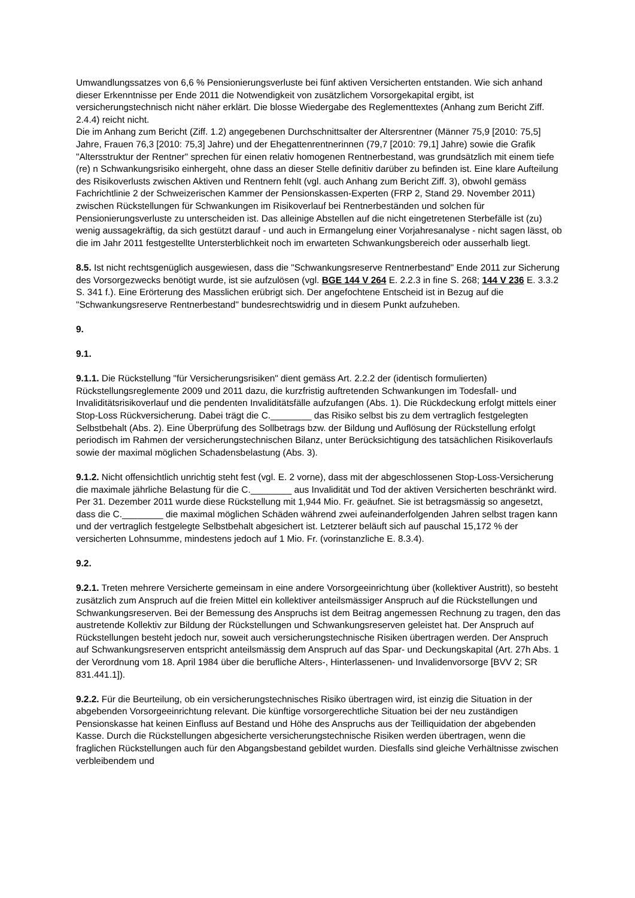Umwandlungssatzes von 6,6 % Pensionierungsverluste bei fünf aktiven Versicherten entstanden. Wie sich anhand dieser Erkenntnisse per Ende 2011 die Notwendigkeit von zusätzlichem Vorsorgekapital ergibt, ist versicherungstechnisch nicht näher erklärt. Die blosse Wiedergabe des Reglementtextes (Anhang zum Bericht Ziff. 2.4.4) reicht nicht.
Die im Anhang zum Bericht (Ziff. 1.2) angegebenen Durchschnittsalter der Altersrentner (Männer 75,9 [2010: 75,5] Jahre, Frauen 76,3 [2010: 75,3] Jahre) und der Ehegattenrentnerinnen (79,7 [2010: 79,1] Jahre) sowie die Grafik "Altersstruktur der Rentner" sprechen für einen relativ homogenen Rentnerbestand, was grundsätzlich mit einem tiefe (re) n Schwankungsrisiko einhergeht, ohne dass an dieser Stelle definitiv darüber zu befinden ist. Eine klare Aufteilung des Risikoverlusts zwischen Aktiven und Rentnern fehlt (vgl. auch Anhang zum Bericht Ziff. 3), obwohl gemäss Fachrichtlinie 2 der Schweizerischen Kammer der Pensionskassen-Experten (FRP 2, Stand 29. November 2011) zwischen Rückstellungen für Schwankungen im Risikoverlauf bei Rentnerbeständen und solchen für Pensionierungsverluste zu unterscheiden ist. Das alleinige Abstellen auf die nicht eingetretenen Sterbefälle ist (zu) wenig aussagekräftig, da sich gestützt darauf - und auch in Ermangelung einer Vorjahresanalyse - nicht sagen lässt, ob die im Jahr 2011 festgestellte Untersterblichkeit noch im erwarteten Schwankungsbereich oder ausserhalb liegt.
8.5. Ist nicht rechtsgenüglich ausgewiesen, dass die "Schwankungsreserve Rentnerbestand" Ende 2011 zur Sicherung des Vorsorgezwecks benötigt wurde, ist sie aufzulösen (vgl. BGE 144 V 264 E. 2.2.3 in fine S. 268; 144 V 236 E. 3.3.2 S. 341 f.). Eine Erörterung des Masslichen erübrigt sich. Der angefochtene Entscheid ist in Bezug auf die "Schwankungsreserve Rentnerbestand" bundesrechtswidrig und in diesem Punkt aufzuheben.
9.
9.1.
9.1.1. Die Rückstellung "für Versicherungsrisiken" dient gemäss Art. 2.2.2 der (identisch formulierten) Rückstellungsreglemente 2009 und 2011 dazu, die kurzfristig auftretenden Schwankungen im Todesfall- und Invaliditätsrisikoverlauf und die pendenten Invaliditätsfälle aufzufangen (Abs. 1). Die Rückdeckung erfolgt mittels einer Stop-Loss Rückversicherung. Dabei trägt die C.________ das Risiko selbst bis zu dem vertraglich festgelegten Selbstbehalt (Abs. 2). Eine Überprüfung des Sollbetrags bzw. der Bildung und Auflösung der Rückstellung erfolgt periodisch im Rahmen der versicherungstechnischen Bilanz, unter Berücksichtigung des tatsächlichen Risikoverlaufs sowie der maximal möglichen Schadensbelastung (Abs. 3).
9.1.2. Nicht offensichtlich unrichtig steht fest (vgl. E. 2 vorne), dass mit der abgeschlossenen Stop-Loss-Versicherung die maximale jährliche Belastung für die C.________ aus Invalidität und Tod der aktiven Versicherten beschränkt wird. Per 31. Dezember 2011 wurde diese Rückstellung mit 1,944 Mio. Fr. geäufnet. Sie ist betragsmässig so angesetzt, dass die C.________ die maximal möglichen Schäden während zwei aufeinanderfolgenden Jahren selbst tragen kann und der vertraglich festgelegte Selbstbehalt abgesichert ist. Letzterer beläuft sich auf pauschal 15,172 % der versicherten Lohnsumme, mindestens jedoch auf 1 Mio. Fr. (vorinstanzliche E. 8.3.4).
9.2.
9.2.1. Treten mehrere Versicherte gemeinsam in eine andere Vorsorgeeinrichtung über (kollektiver Austritt), so besteht zusätzlich zum Anspruch auf die freien Mittel ein kollektiver anteilsmässiger Anspruch auf die Rückstellungen und Schwankungsreserven. Bei der Bemessung des Anspruchs ist dem Beitrag angemessen Rechnung zu tragen, den das austretende Kollektiv zur Bildung der Rückstellungen und Schwankungsreserven geleistet hat. Der Anspruch auf Rückstellungen besteht jedoch nur, soweit auch versicherungstechnische Risiken übertragen werden. Der Anspruch auf Schwankungsreserven entspricht anteilsmässig dem Anspruch auf das Spar- und Deckungskapital (Art. 27h Abs. 1 der Verordnung vom 18. April 1984 über die berufliche Alters-, Hinterlassenen- und Invalidenvorsorge [BVV 2; SR 831.441.1]).
9.2.2. Für die Beurteilung, ob ein versicherungstechnisches Risiko übertragen wird, ist einzig die Situation in der abgebenden Vorsorgeeinrichtung relevant. Die künftige vorsorgerechtliche Situation bei der neu zuständigen Pensionskasse hat keinen Einfluss auf Bestand und Höhe des Anspruchs aus der Teilliquidation der abgebenden Kasse. Durch die Rückstellungen abgesicherte versicherungstechnische Risiken werden übertragen, wenn die fraglichen Rückstellungen auch für den Abgangsbestand gebildet wurden. Diesfalls sind gleiche Verhältnisse zwischen verbleibendem und